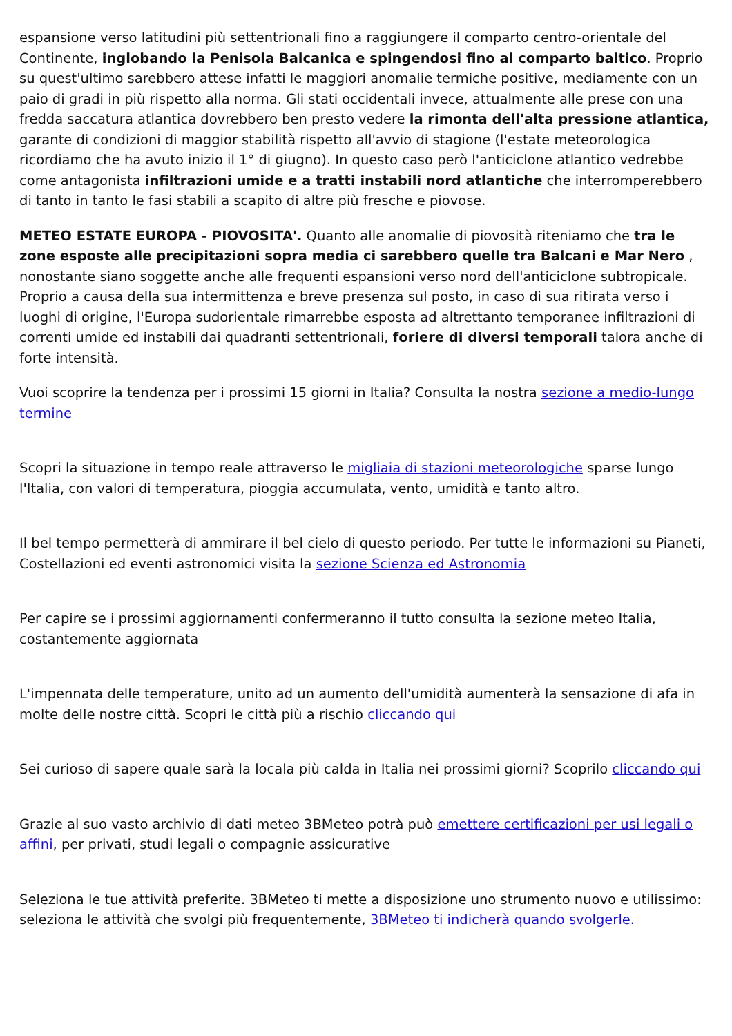espansione verso latitudini più settentrionali fino a raggiungere il comparto centro-orientale del Continente, inglobando la Penisola Balcanica e spingendosi fino al comparto baltico. Proprio su quest'ultimo sarebbero attese infatti le maggiori anomalie termiche positive, mediamente con un paio di gradi in più rispetto alla norma. Gli stati occidentali invece, attualmente alle prese con una fredda saccatura atlantica dovrebbero ben presto vedere la rimonta dell'alta pressione atlantica, garante di condizioni di maggior stabilità rispetto all'avvio di stagione (l'estate meteorologica ricordiamo che ha avuto inizio il 1° di giugno). In questo caso però l'anticiclone atlantico vedrebbe come antagonista infiltrazioni umide e a tratti instabili nord atlantiche che interromperebbero di tanto in tanto le fasi stabili a scapito di altre più fresche e piovose.
METEO ESTATE EUROPA - PIOVOSITA'. Quanto alle anomalie di piovosità riteniamo che tra le zone esposte alle precipitazioni sopra media ci sarebbero quelle tra Balcani e Mar Nero , nonostante siano soggette anche alle frequenti espansioni verso nord dell'anticiclone subtropicale. Proprio a causa della sua intermittenza e breve presenza sul posto, in caso di sua ritirata verso i luoghi di origine, l'Europa sudorientale rimarrebbe esposta ad altrettanto temporanee infiltrazioni di correnti umide ed instabili dai quadranti settentrionali, foriere di diversi temporali talora anche di forte intensità.
Vuoi scoprire la tendenza per i prossimi 15 giorni in Italia? Consulta la nostra sezione a medio-lungo termine
Scopri la situazione in tempo reale attraverso le migliaia di stazioni meteorologiche sparse lungo l'Italia, con valori di temperatura, pioggia accumulata, vento, umidità e tanto altro.
Il bel tempo permetterà di ammirare il bel cielo di questo periodo. Per tutte le informazioni su Pianeti, Costellazioni ed eventi astronomici visita la sezione Scienza ed Astronomia
Per capire se i prossimi aggiornamenti confermeranno il tutto consulta la sezione meteo Italia, costantemente aggiornata
L'impennata delle temperature, unito ad un aumento dell'umidità aumenterà la sensazione di afa in molte delle nostre città. Scopri le città più a rischio cliccando qui
Sei curioso di sapere quale sarà la locala più calda in Italia nei prossimi giorni? Scoprilo cliccando qui
Grazie al suo vasto archivio di dati meteo 3BMeteo potrà può emettere certificazioni per usi legali o affini, per privati, studi legali o compagnie assicurative
Seleziona le tue attività preferite. 3BMeteo ti mette a disposizione uno strumento nuovo e utilissimo: seleziona le attività che svolgi più frequentemente, 3BMeteo ti indicherà quando svolgerle.